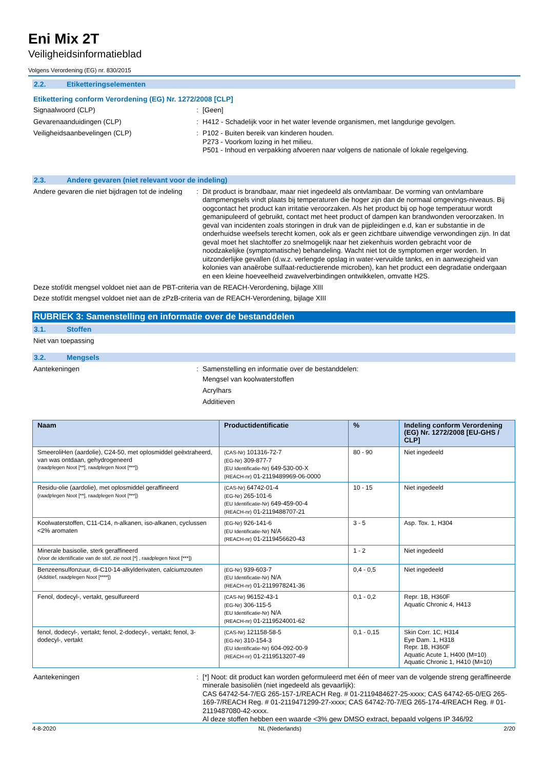Eni Mix 2T
Veiligheidsinformatieblad
Volgens Verordening (EG) nr. 830/2015
2.2. Etiketteringselementen
Etikettering conform Verordening (EG) Nr. 1272/2008 [CLP]
Signaalwoord (CLP) : [Geen]
Gevarenaanduidingen (CLP) : H412 - Schadelijk voor in het water levende organismen, met langdurige gevolgen.
Veiligheidsaanbevelingen (CLP) : P102 - Buiten bereik van kinderen houden.
P273 - Voorkom lozing in het milieu.
P501 - Inhoud en verpakking afvoeren naar volgens de nationale of lokale regelgeving.
2.3. Andere gevaren (niet relevant voor de indeling)
Andere gevaren die niet bijdragen tot de indeling
: Dit product is brandbaar, maar niet ingedeeld als ontvlambaar. De vorming van ontvlambare dampmengsels vindt plaats bij temperaturen die hoger zijn dan de normaal omgevings-niveaus. Bij oogcontact het product kan irritatie veroorzaken. Als het product bij op hoge temperatuur wordt gemanipuleerd of gebruikt, contact met heet product of dampen kan brandwonden veroorzaken. In geval van incidenten zoals storingen in druk van de pijpleidingen e.d, kan er substantie in de onderhuidse weefsels terecht komen, ook als er geen zichtbare uitwendige verwondingen zijn. In dat geval moet het slachtoffer zo snelmogelijk naar het ziekenhuis worden gebracht voor de noodzakelijke (symptomatische) behandeling. Wacht niet tot de symptomen erger worden. In uitzonderlijke gevallen (d.w.z. verlengde opslag in water-vervuilde tanks, en in aanwezigheid van kolonies van anaërobe sulfaat-reductierende microben), kan het product een degradatie ondergaan en een kleine hoeveelheid zwavelverbindingen ontwikkelen, omvatte H2S.
Deze stof/dit mengsel voldoet niet aan de PBT-criteria van de REACH-Verordening, bijlage XIII
Deze stof/dit mengsel voldoet niet aan de zPzB-criteria van de REACH-Verordening, bijlage XIII
RUBRIEK 3: Samenstelling en informatie over de bestanddelen
3.1. Stoffen
Niet van toepassing
3.2. Mengsels
Aantekeningen : Samenstelling en informatie over de bestanddelen:
Mengsel van koolwaterstoffen
Acrylhars
Additieven
| Naam | Productidentificatie | % | Indeling conform Verordening (EG) Nr. 1272/2008 [EU-GHS / CLP] |
| --- | --- | --- | --- |
| SmeeroliHen (aardolie), C24-50, met oplosmiddel geëxtraheerd, van was ontdaan, gehydrogeneerd (raadplegen Noot [**], raadplegen Noot [***]) | (CAS-Nr) 101316-72-7 (EG-Nr) 309-877-7 (EU Identificatie-Nr) 649-530-00-X (REACH-nr) 01-2119489969-06-0000 | 80 - 90 | Niet ingedeeld |
| Residu-olie (aardolie), met oplosmiddel geraffineerd (raadplegen Noot [**], raadplegen Noot [***]) | (CAS-Nr) 64742-01-4 (EG-Nr) 265-101-6 (EU Identificatie-Nr) 649-459-00-4 (REACH-nr) 01-2119488707-21 | 10 - 15 | Niet ingedeeld |
| Koolwaterstoffen, C11-C14, n-alkanen, iso-alkanen, cyclussen <2% aromaten | (EG-Nr) 926-141-6 (EU Identificatie-Nr) N/A (REACH-nr) 01-2119456620-43 | 3 - 5 | Asp. Tox. 1, H304 |
| Minerale basisolie, sterk geraffineerd (Voor de identificatie van de stof, zie noot [*] , raadplegen Noot [***]) | | 1 - 2 | Niet ingedeeld |
| Benzeensulfonzuur, di-C10-14-alkylderivaten, calciumzouten (Additief, raadplegen Noot [****]) | (EG-Nr) 939-603-7 (EU Identificatie-Nr) N/A (REACH-nr) 01-2119978241-36 | 0,4 - 0,5 | Niet ingedeeld |
| Fenol, dodecyl-, vertakt, gesulfureerd | (CAS-Nr) 96152-43-1 (EG-Nr) 306-115-5 (EU Identificatie-Nr) N/A (REACH-nr) 01-2119524001-62 | 0,1 - 0,2 | Repr. 1B, H360F Aquatic Chronic 4, H413 |
| fenol, dodecyl-, vertakt; fenol, 2-dodecyl-, vertakt; fenol, 3-dodecyl-, vertakt | (CAS-Nr) 121158-58-5 (EG-Nr) 310-154-3 (EU Identificatie-Nr) 604-092-00-9 (REACH-nr) 01-2119513207-49 | 0,1 - 0,15 | Skin Corr. 1C, H314 Eye Dam. 1, H318 Repr. 1B, H360F Aquatic Acute 1, H400 (M=10) Aquatic Chronic 1, H410 (M=10) |
Aantekeningen : [*] Noot: dit product kan worden geformuleerd met één of meer van de volgende streng geraffineerde minerale basisoliën (niet ingedeeld als gevaarlijk):
CAS 64742-54-7/EG 265-157-1/REACH Reg. # 01-2119484627-25-xxxx; CAS 64742-65-0/EG 265-169-7/REACH Reg. # 01-2119471299-27-xxxx; CAS 64742-70-7/EG 265-174-4/REACH Reg. # 01-2119487080-42-xxxx.
Al deze stoffen hebben een waarde <3% gew DMSO extract, bepaald volgens IP 346/92
4-8-2020 NL (Nederlands) 2/20